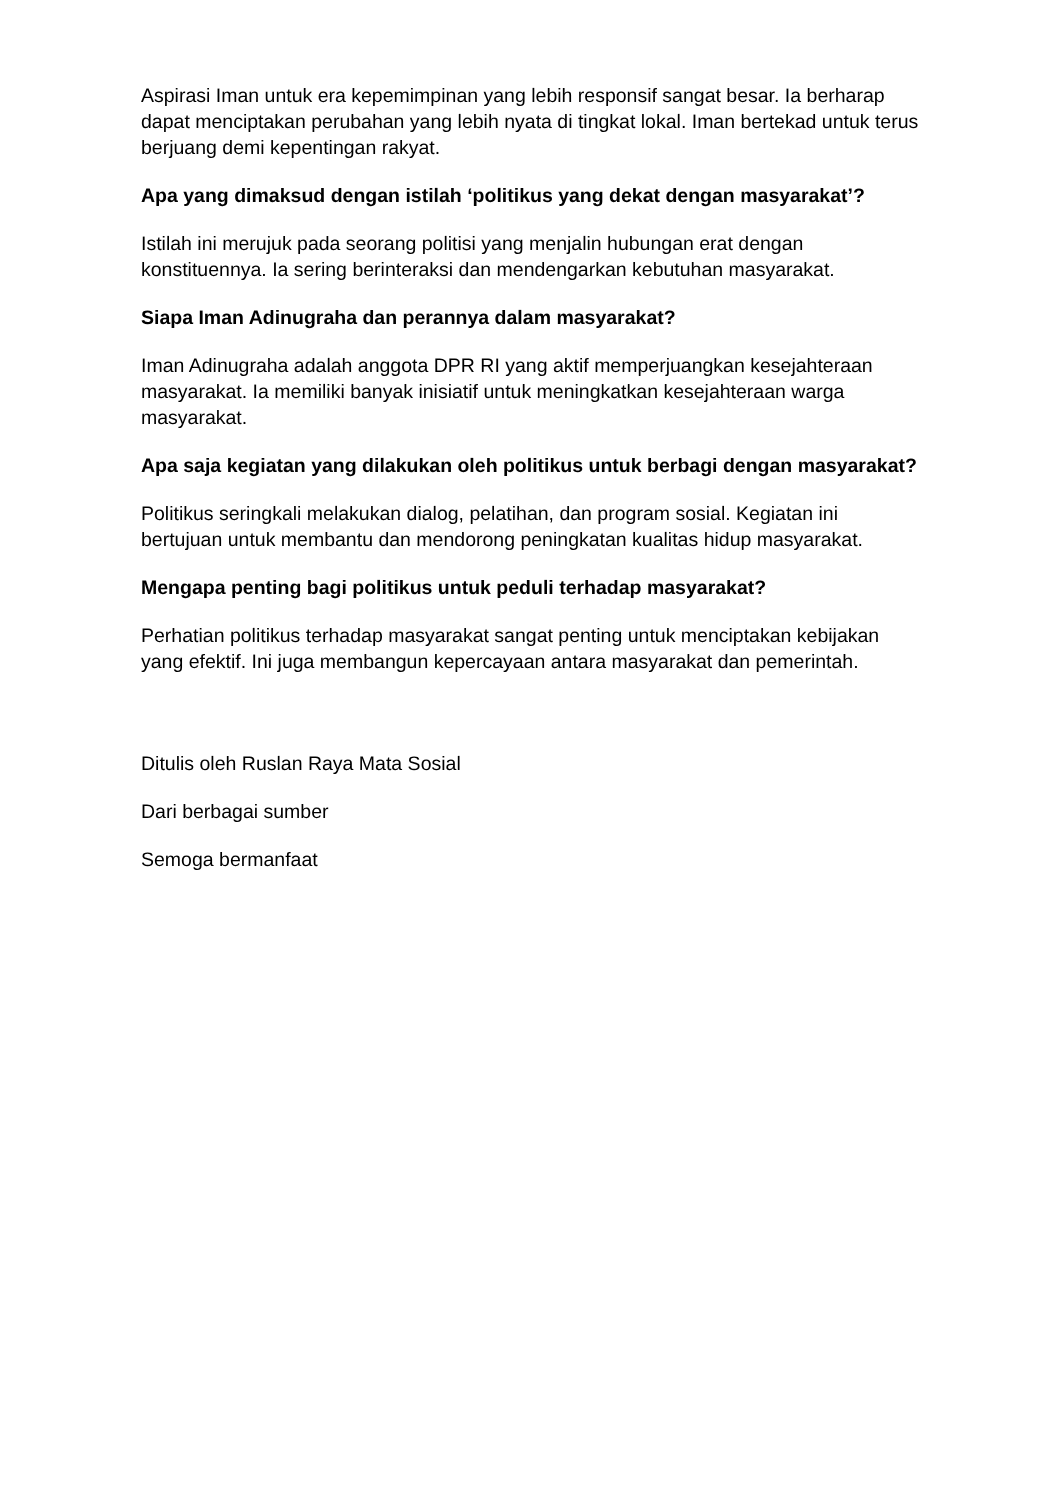Aspirasi Iman untuk era kepemimpinan yang lebih responsif sangat besar. Ia berharap dapat menciptakan perubahan yang lebih nyata di tingkat lokal. Iman bertekad untuk terus berjuang demi kepentingan rakyat.
Apa yang dimaksud dengan istilah ‘politikus yang dekat dengan masyarakat’?
Istilah ini merujuk pada seorang politisi yang menjalin hubungan erat dengan konstituennya. Ia sering berinteraksi dan mendengarkan kebutuhan masyarakat.
Siapa Iman Adinugraha dan perannya dalam masyarakat?
Iman Adinugraha adalah anggota DPR RI yang aktif memperjuangkan kesejahteraan masyarakat. Ia memiliki banyak inisiatif untuk meningkatkan kesejahteraan warga masyarakat.
Apa saja kegiatan yang dilakukan oleh politikus untuk berbagi dengan masyarakat?
Politikus seringkali melakukan dialog, pelatihan, dan program sosial. Kegiatan ini bertujuan untuk membantu dan mendorong peningkatan kualitas hidup masyarakat.
Mengapa penting bagi politikus untuk peduli terhadap masyarakat?
Perhatian politikus terhadap masyarakat sangat penting untuk menciptakan kebijakan yang efektif. Ini juga membangun kepercayaan antara masyarakat dan pemerintah.
Ditulis oleh Ruslan Raya Mata Sosial
Dari berbagai sumber
Semoga bermanfaat